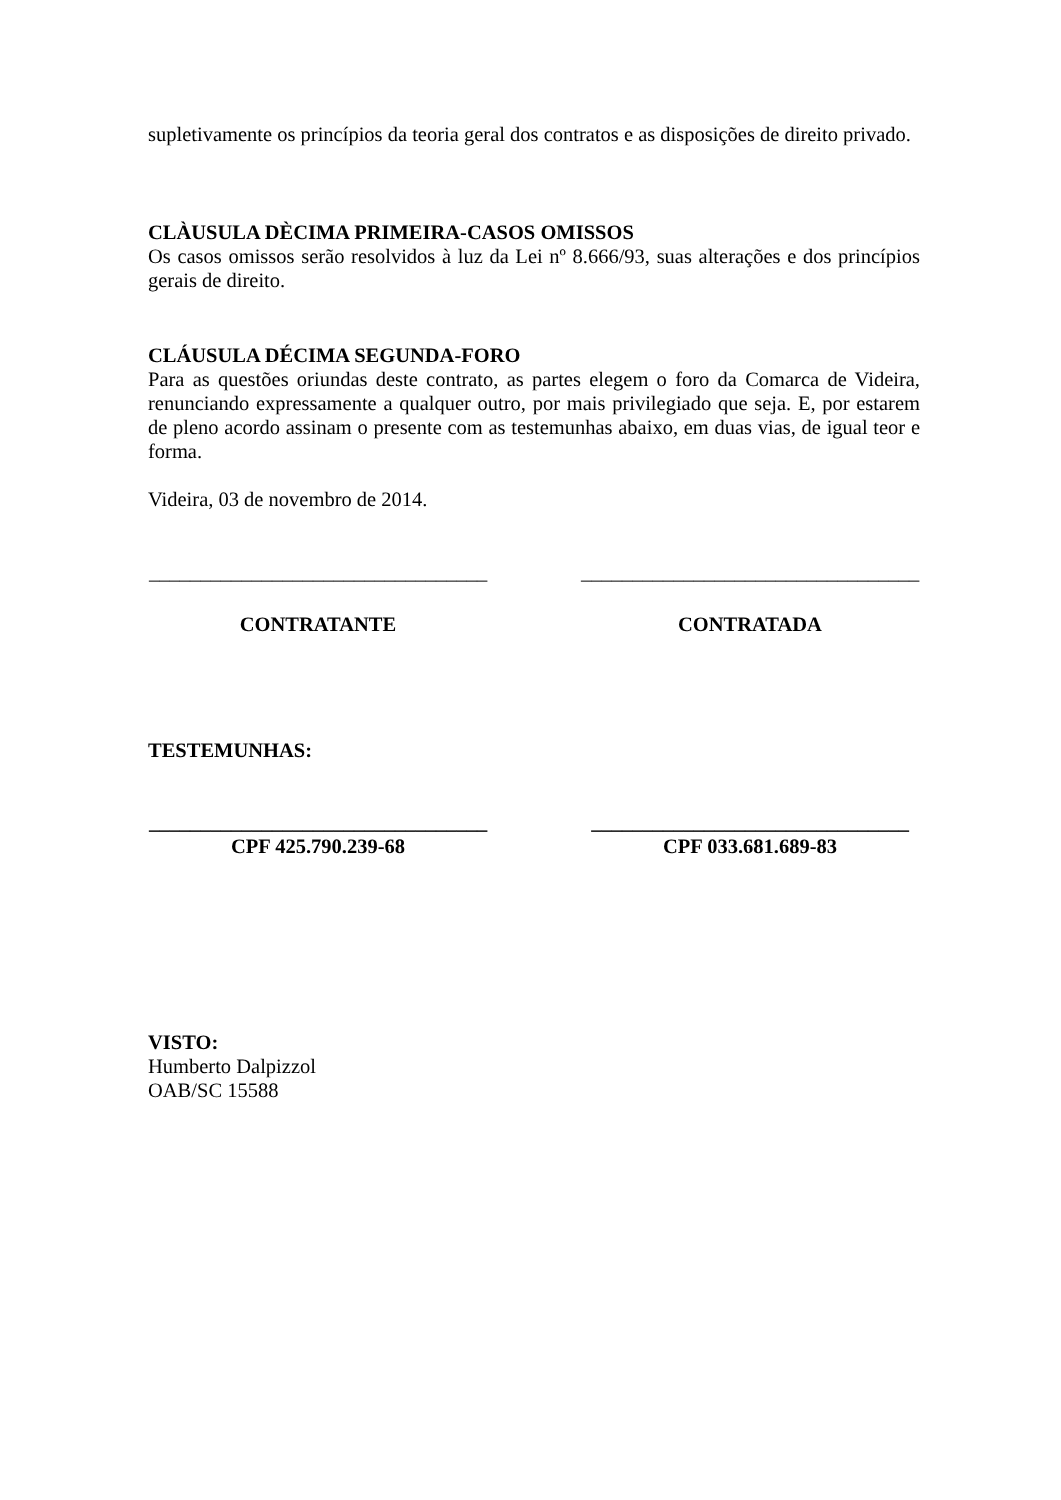supletivamente os princípios da teoria geral dos contratos e as disposições de direito privado.
CLÀUSULA DÈCIMA PRIMEIRA-CASOS OMISSOS
Os casos omissos serão resolvidos à luz da Lei nº 8.666/93, suas alterações e dos princípios gerais de direito.
CLÁUSULA DÉCIMA SEGUNDA-FORO
Para as questões oriundas deste contrato, as partes elegem o foro da Comarca de Videira, renunciando expressamente a qualquer outro, por mais privilegiado que seja. E, por estarem de pleno acordo assinam o presente com as testemunhas abaixo, em duas vias, de igual teor e forma.
Videira, 03 de novembro de 2014.
_________________________________
_________________________________
CONTRATANTE CONTRATADA
TESTEMUNHAS:
_________________________________
_______________________________
CPF 425.790.239-68 CPF 033.681.689-83
VISTO:
Humberto Dalpizzol
OAB/SC 15588